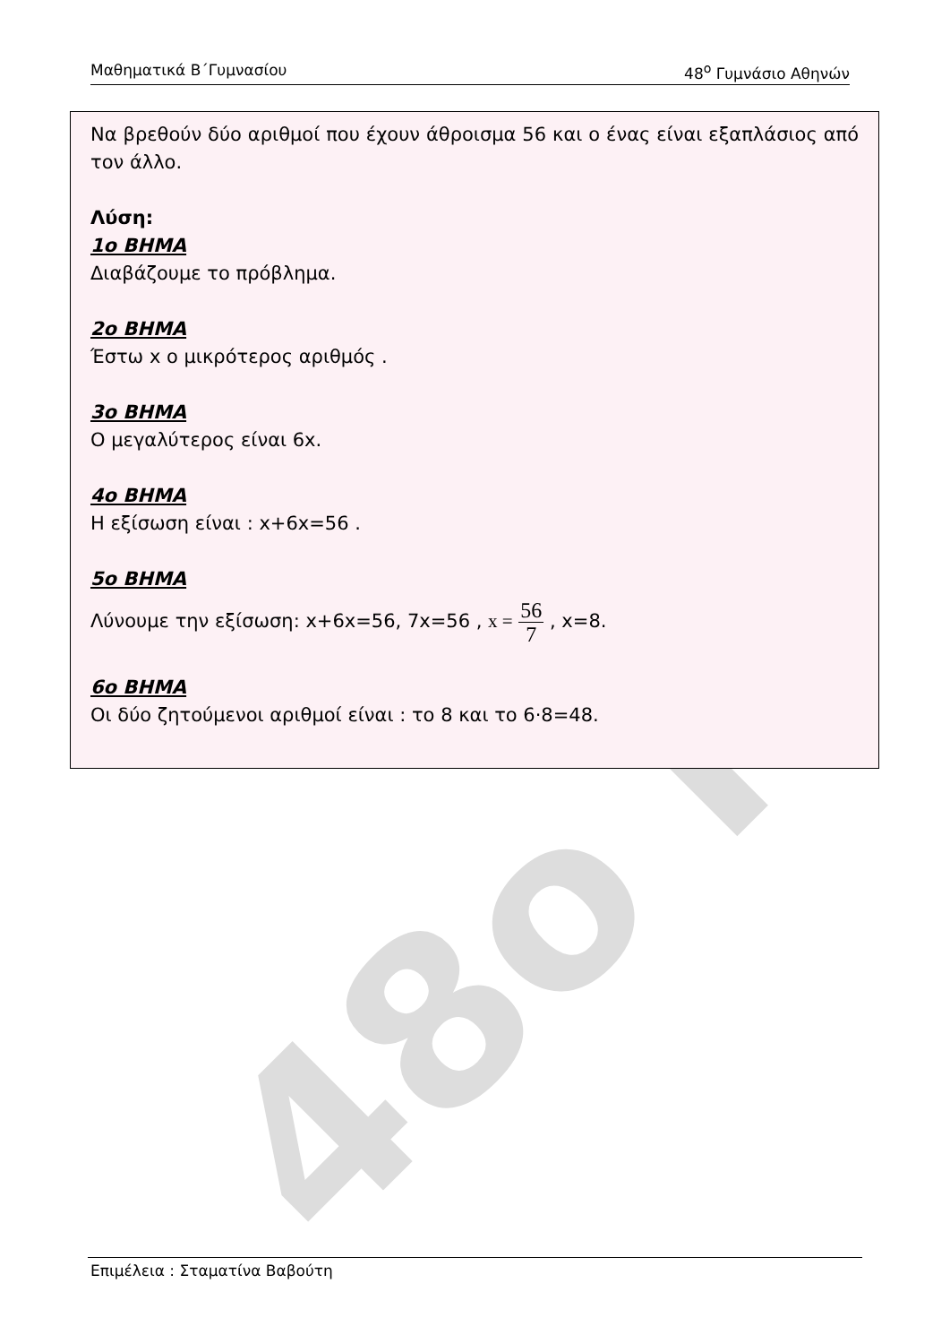48ο Γ
Μαθηματικά Β΄Γυμνασίου 48<sup>ο</sup> Γυμνάσιο Αθηνών
Να βρεθούν δύο αριθμοί που έχουν άθροισμα 56 και ο ένας είναι εξαπλάσιος από τον άλλο.
Λύση:
1ο ΒΗΜΑ
Διαβάζουμε το πρόβλημα.
2ο ΒΗΜΑ
Έστω x ο μικρότερος αριθμός .
3ο ΒΗΜΑ
Ο μεγαλύτερος είναι 6x.
4ο ΒΗΜΑ
Η εξίσωση είναι : x+6x=56 .
5ο ΒΗΜΑ
Λύνουμε την εξίσωση: x+6x=56, 7x=56 , x = 56 7 , x=8.
6ο ΒΗΜΑ
Οι δύο ζητούμενοι αριθμοί είναι : το 8 και το 6·8=48.
Επιμέλεια : Σταματίνα Βαβούτη